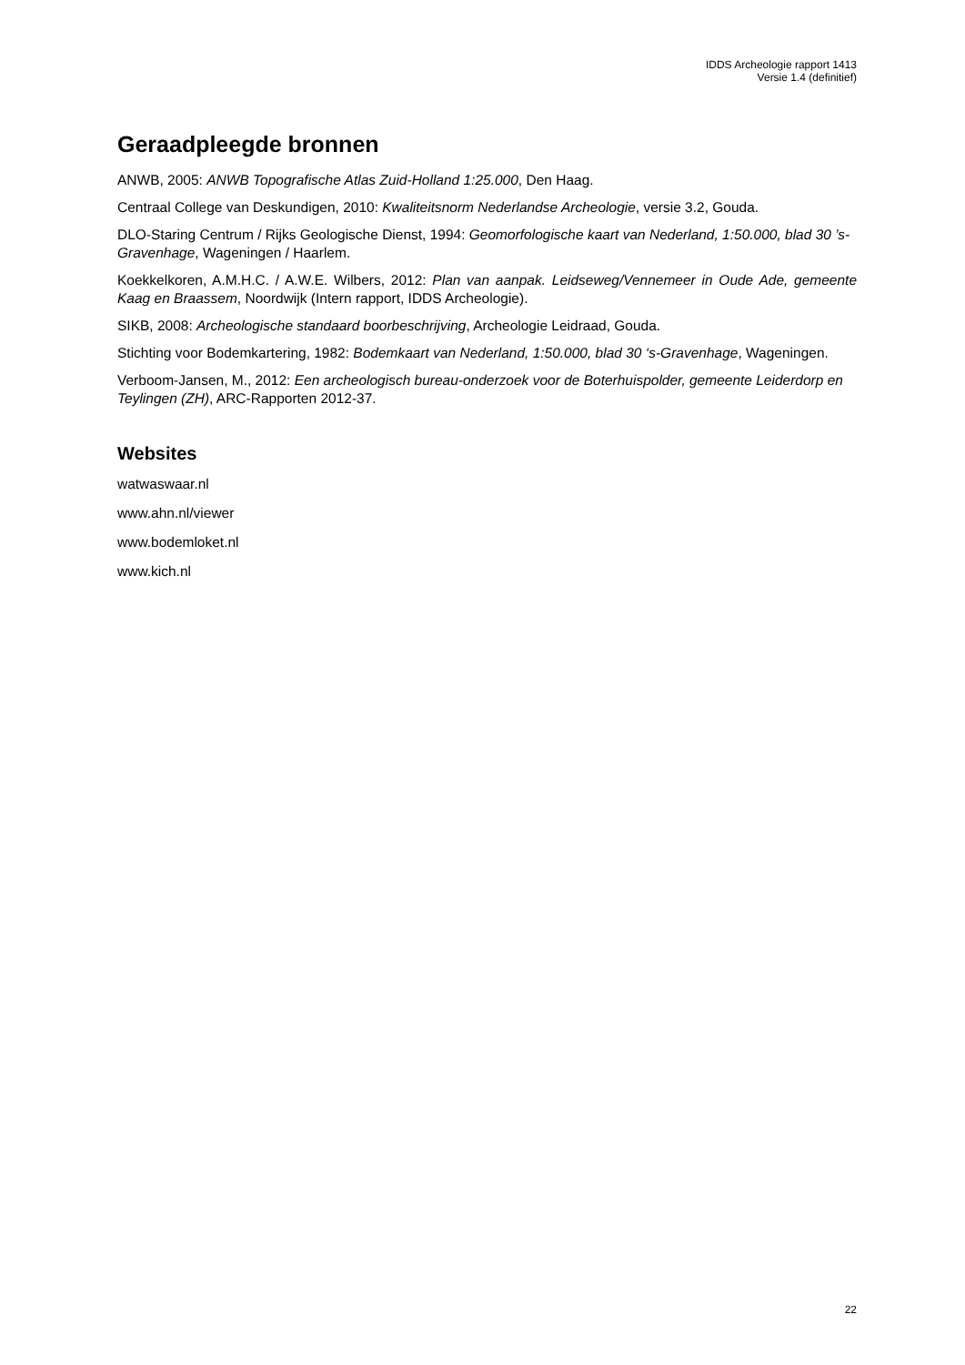IDDS Archeologie rapport 1413
Versie 1.4 (definitief)
Geraadpleegde bronnen
ANWB, 2005: ANWB Topografische Atlas Zuid-Holland 1:25.000, Den Haag.
Centraal College van Deskundigen, 2010: Kwaliteitsnorm Nederlandse Archeologie, versie 3.2, Gouda.
DLO-Staring Centrum / Rijks Geologische Dienst, 1994: Geomorfologische kaart van Nederland, 1:50.000, blad 30 ’s-Gravenhage, Wageningen / Haarlem.
Koekkelkoren, A.M.H.C. / A.W.E. Wilbers, 2012: Plan van aanpak. Leidseweg/Vennemeer in Oude Ade, gemeente Kaag en Braassem, Noordwijk (Intern rapport, IDDS Archeologie).
SIKB, 2008: Archeologische standaard boorbeschrijving, Archeologie Leidraad, Gouda.
Stichting voor Bodemkartering, 1982: Bodemkaart van Nederland, 1:50.000, blad 30 ‘s-Gravenhage, Wageningen.
Verboom-Jansen, M., 2012: Een archeologisch bureau-onderzoek voor de Boterhuispolder, gemeente Leiderdorp en Teylingen (ZH), ARC-Rapporten 2012-37.
Websites
watwaswaar.nl
www.ahn.nl/viewer
www.bodemloket.nl
www.kich.nl
22